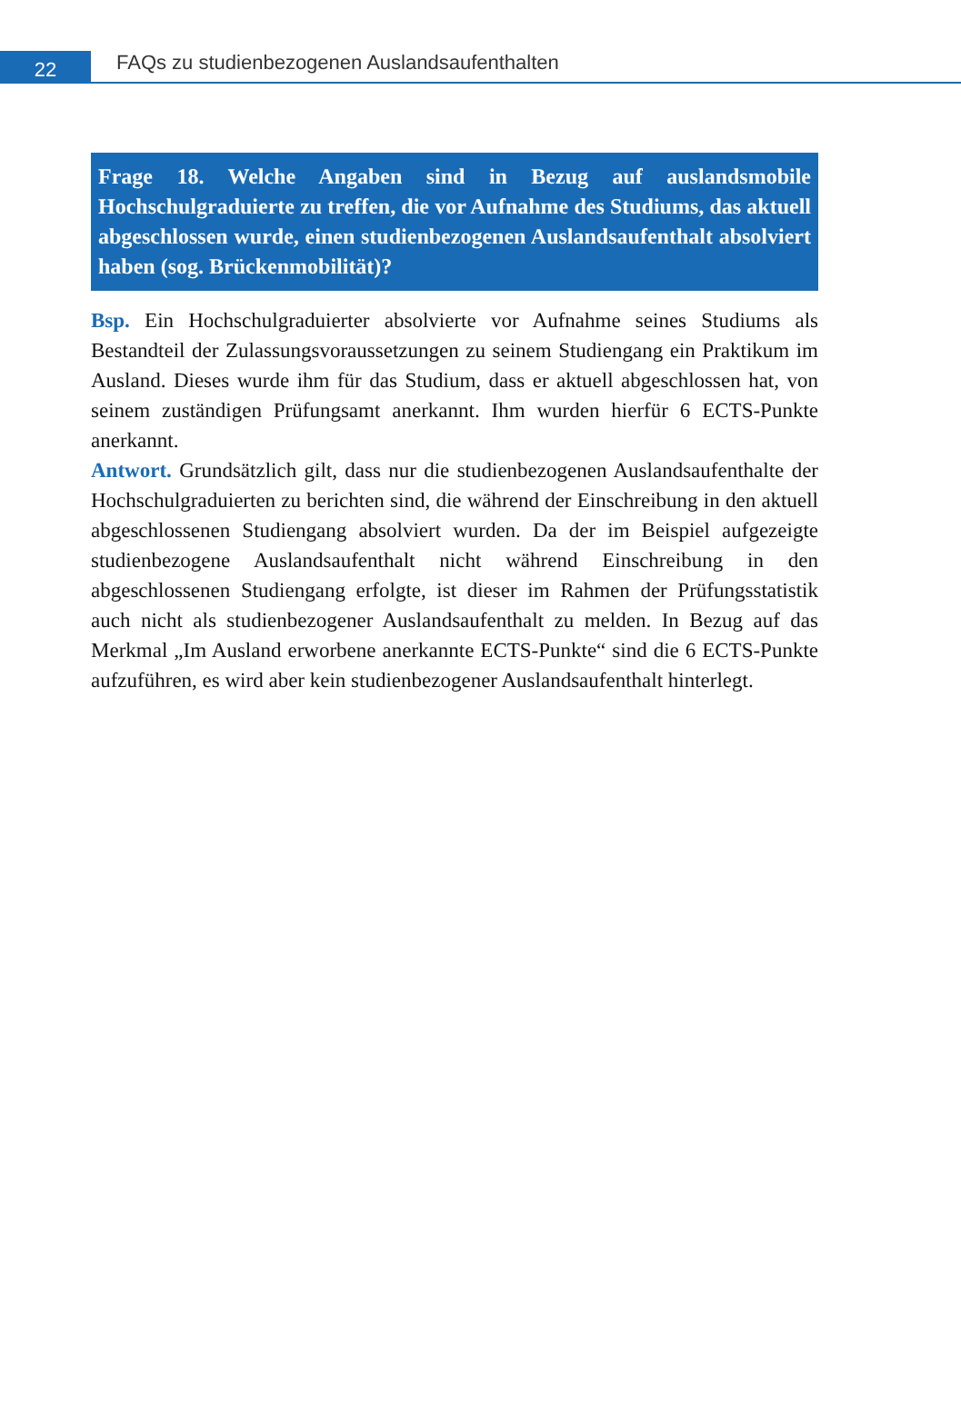22
FAQs zu studienbezogenen Auslandsaufenthalten
Frage 18. Welche Angaben sind in Bezug auf auslandsmobile Hochschulgraduierte zu treffen, die vor Aufnahme des Studiums, das aktuell abgeschlossen wurde, einen studienbezogenen Auslandsaufenthalt absolviert haben (sog. Brückenmobilität)?
Bsp. Ein Hochschulgraduierter absolvierte vor Aufnahme seines Studiums als Bestandteil der Zulassungsvoraussetzungen zu seinem Studiengang ein Praktikum im Ausland. Dieses wurde ihm für das Studium, dass er aktuell abgeschlossen hat, von seinem zuständigen Prüfungsamt anerkannt. Ihm wurden hierfür 6 ECTS-Punkte anerkannt.
Antwort. Grundsätzlich gilt, dass nur die studienbezogenen Auslandsaufenthalte der Hochschulgraduierten zu berichten sind, die während der Einschreibung in den aktuell abgeschlossenen Studiengang absolviert wurden. Da der im Beispiel aufgezeigte studienbezogene Auslandsaufenthalt nicht während Einschreibung in den abgeschlossenen Studiengang erfolgte, ist dieser im Rahmen der Prüfungsstatistik auch nicht als studienbezogener Auslandsaufenthalt zu melden. In Bezug auf das Merkmal „Im Ausland erworbene anerkannte ECTS-Punkte“ sind die 6 ECTS-Punkte aufzuführen, es wird aber kein studienbezogener Auslandsaufenthalt hinterlegt.